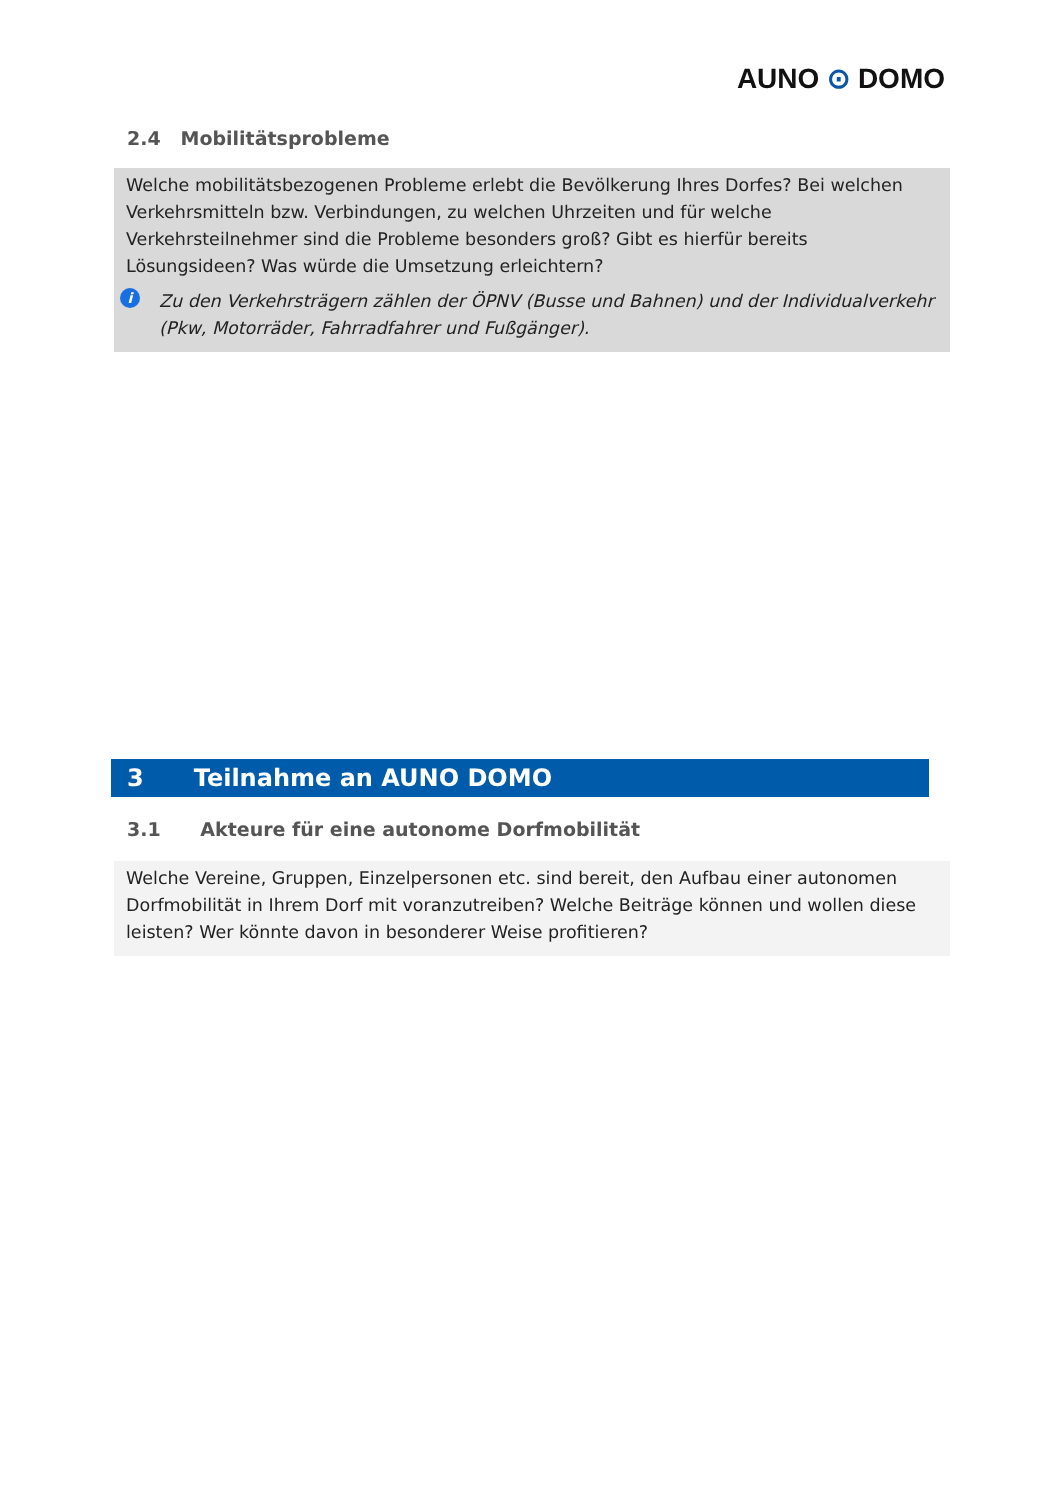AUNO ⊙ DOMO
2.4 Mobilitätsprobleme
Welche mobilitätsbezogenen Probleme erlebt die Bevölkerung Ihres Dorfes? Bei welchen Verkehrsmitteln bzw. Verbindungen, zu welchen Uhrzeiten und für welche Verkehrsteilnehmer sind die Probleme besonders groß? Gibt es hierfür bereits Lösungsideen? Was würde die Umsetzung erleichtern?
i Zu den Verkehrsträgern zählen der ÖPNV (Busse und Bahnen) und der Individualverkehr (Pkw, Motorräder, Fahrradfahrer und Fußgänger).
3 Teilnahme an AUNO DOMO
3.1 Akteure für eine autonome Dorfmobilität
Welche Vereine, Gruppen, Einzelpersonen etc. sind bereit, den Aufbau einer autonomen Dorfmobilität in Ihrem Dorf mit voranzutreiben? Welche Beiträge können und wollen diese leisten? Wer könnte davon in besonderer Weise profitieren?